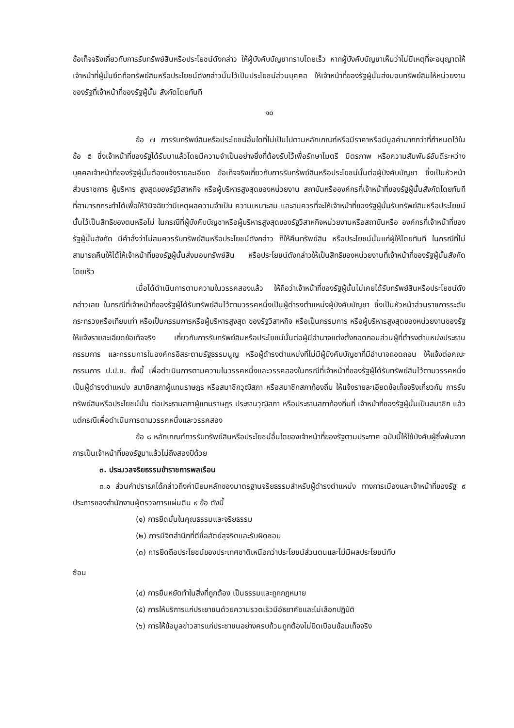ข้อเท็จจริงเกี่ยวกับการรับทรัพย์สินหรือประโยชน์ดังกล่าว ให้ผู้บังคับบัญชาทราบโดยเร็ว หากผู้บังคับบัญชาเห็นว่าไม่มีเหตุที่จะอนุญาตให้เจ้าหน้าที่ผู้นั้นยึดถือทรัพย์สินหรือประโยชน์ดังกล่าวนั้นไว้เป็นประโยชน์ส่วนบุคคล ให้เจ้าหน้าที่ของรัฐผู้นั้นส่งมอบทรัพย์สินให้หน่วยงานของรัฐที่เจ้าหน้าที่ของรัฐผู้นั้น สังกัดโดยทันที
๑๐
ข้อ ๗ การรับทรัพย์สินหรือประโยชน์อื่นใดที่ไม่เป็นไปตามหลักเกณฑ์หรือมีราคาหรือมีมูลค่ามากกว่าที่กำหนดไว้ในข้อ ๕ ซึ่งเจ้าหน้าที่ของรัฐได้รับมาแล้วโดยมีความจำเป็นอย่างยิ่งที่ต้องรับไว้เพื่อรักษาไมตรี มิตรภาพ หรือความสัมพันธ์อันดีระหว่างบุคคลเจ้าหน้าที่ของรัฐผู้นั้นต้องแจ้งรายละเอียด ข้อเท็จจริงเกี่ยวกับการรับทรัพย์สินหรือประโยชน์นั้นต่อผู้บังคับบัญชา ซึ่งเป็นหัวหน้าส่วนราชการ ผู้บริหาร สูงสุดของรัฐวิสาหกิจ หรือผู้บริหารสูงสุดของหน่วยงาน สถาบันหรือองค์กรที่เจ้าหน้าที่ของรัฐผู้นั้นสังกัดโดยทันที ที่สามารถกระทำได้เพื่อให้วินิจฉัยว่ามีเหตุผลความจำเป็น ความเหมาะสม และสมควรที่จะให้เจ้าหน้าที่ของรัฐผู้นั้นรับทรัพย์สินหรือประโยชน์นั้นไว้เป็นสิทธิของตนหรือไม่ ในกรณีที่ผู้บังคับบัญชาหรือผู้บริหารสูงสุดของรัฐวิสาหกิจหน่วยงานหรือสถาบันหรือ องค์กรที่เจ้าหน้าที่ของรัฐผู้นั้นสังกัด มีคำสั่งว่าไม่สมควรรับทรัพย์สินหรือประโยชน์ดังกล่าว ก็ให้คืนทรัพย์สิน หรือประโยชน์นั้นแก่ผู้ให้โดยทันที ในกรณีที่ไม่สามารถคืนให้ได้ให้เจ้าหน้าที่ของรัฐผู้นั้นส่งมอบทรัพย์สิน หรือประโยชน์ดังกล่าวให้เป็นสิทธิของหน่วยงานที่เจ้าหน้าที่ของรัฐผู้นั้นสังกัดโดยเร็ว
เมื่อได้ดำเนินการตามความในวรรคสองแล้ว ให้ถือว่าเจ้าหน้าที่ของรัฐผู้นั้นไม่เคยได้รับทรัพย์สินหรือประโยชน์ดังกล่าวเลย ในกรณีที่เจ้าหน้าที่ของรัฐผู้ได้รับทรัพย์สินไว้ตามวรรคหนึ่งเป็นผู้ดำรงตำแหน่งผู้บังคับบัญชา ซึ่งเป็นหัวหน้าส่วนราชการระดับกระทรวงหรือเทียบเท่า หรือเป็นกรรมการหรือผู้บริหารสูงสุด ของรัฐวิสาหกิจ หรือเป็นกรรมการ หรือผู้บริหารสูงสุดของหน่วยงานของรัฐให้แจ้งรายละเอียดข้อเท็จจริง เกี่ยวกับการรับทรัพย์สินหรือประโยชน์นั้นต่อผู้มีอำนาจแต่งตั้งถอดถอนส่วนผู้ที่ดำรงตำแหน่งประธานกรรมการ และกรรมการในองค์กรอิสระตามรัฐธรรมนูญ หรือผู้ดำรงตำแหน่งที่ไม่มีผู้บังคับบัญชาที่มีอำนาจถอดถอน ให้แจ้งต่อคณะกรรมการ ป.ป.ช. ทั้งนี้ เพื่อดำเนินการตามความในวรรคหนึ่งและวรรคสองในกรณีที่เจ้าหน้าที่ของรัฐผู้ได้รับทรัพย์สินไว้ตามวรรคหนึ่ง เป็นผู้ดำรงตำแหน่ง สมาชิกสภาผู้แทนราษฎร หรือสมาชิกวุฒิสภา หรือสมาชิกสภาท้องถิ่น ให้แจ้งรายละเอียดข้อเท็จจริงเกี่ยวกับ การรับทรัพย์สินหรือประโยชน์นั้น ต่อประธานสภาผู้แทนราษฎร ประธานวุฒิสภา หรือประธานสภาท้องถิ่นที่ เจ้าหน้าที่ของรัฐผู้นั้นเป็นสมาชิก แล้วแต่กรณีเพื่อดำเนินการตามวรรคหนึ่งและวรรคสอง
ข้อ ๘ หลักเกณฑ์การรับทรัพย์สินหรือประโยชน์อื่นใดของเจ้าหน้าที่ของรัฐตามประกาศ ฉบับนี้ให้ใช้บังคับผู้ซึ่งพ้นจากการเป็นเจ้าหน้าที่ของรัฐมาแล้วไม่ถึงสองปีด้วย
๓. ประมวลจริยธรรมข้าราชการพลเรือน
๓.๑ ส่วนคำปรารภได้กล่าวถึงค่านิยมหลักของมาตรฐานจริยธรรมสำหรับผู้ดำรงตำแหน่ง ทางการเมืองและเจ้าหน้าที่ของรัฐ ๙ ประการของสำนักงานผู้ตรวจการแผ่นดิน ๙ ข้อ ดังนี้
(๑) การยึดมั่นในคุณธรรมและจริยธรรม
(๒) การมีจิตสำนึกที่ดีซื่อสัตย์สุจริตและรับผิดชอบ
(๓) การยึดถือประโยชน์ของประเทศชาติเหนือกว่าประโยชน์ส่วนตนและไม่มีผลประโยชน์ทับ
ซ้อน
(๔) การยืนหยัดทำในสิ่งที่ถูกต้อง เป็นธรรมและถูกกฎหมาย
(๕) การให้บริการแก่ประชาชนด้วยความรวดเร็วมีอัธยาศัยและไม่เลือกปฏิบัติ
(๖) การให้ข้อมูลข่าวสารแก่ประชาชนอย่างครบถ้วนถูกต้องไม่บิดเบือนข้อมเท็จจริง